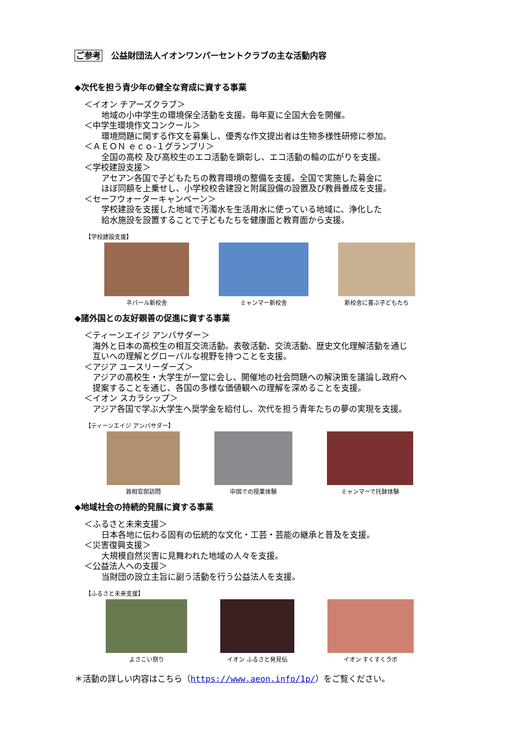ご参考 公益財団法人イオンワンパーセントクラブの主な活動内容
◆次代を担う青少年の健全な育成に資する事業
＜イオン チアーズクラブ＞
地域の小中学生の環境保全活動を支援。毎年夏に全国大会を開催。
＜中学生環境作文コンクール＞
環境問題に関する作文を募集し、優秀な作文提出者は生物多様性研修に参加。
＜ＡＥＯＮ ｅｃｏ‐１グランプリ＞
全国の高校 及び高校生のエコ活動を顕彰し、エコ活動の輪の広がりを支援。
＜学校建設支援＞
アセアン各国で子どもたちの教育環境の整備を支援。全国で実施した募金に
ほぼ同額を上乗せし、小学校校舎建設と附属設備の設置及び教員養成を支援。
＜セーフウォーターキャンペーン＞
学校建設を支援した地域で汚濁水を生活用水に使っている地域に、浄化した
給水施設を設置することで子どもたちを健康面と教育面から支援。
【学校建設支援】
ネパール新校舎 ミャンマー新校舎 新校舎に喜ぶ子どもたち
◆諸外国との友好親善の促進に資する事業
＜ティーンエイジ アンバサダー＞
海外と日本の高校生の相互交流活動。表敬活動、交流活動、歴史文化理解活動を通じ
互いへの理解とグローバルな視野を持つことを支援。
＜アジア ユースリーダーズ＞
アジアの高校生・大学生が一堂に会し、開催地の社会問題への解決策を議論し政府へ
提案することを通じ、各国の多様な価値観への理解を深めることを支援。
＜イオン スカラシップ＞
アジア各国で学ぶ大学生へ奨学金を給付し、次代を担う青年たちの夢の実現を支援。
【ティーンエイジ アンバサダー】
首相官邸訪問 中国での授業体験 ミャンマーで托鉢体験
◆地域社会の持続的発展に資する事業
＜ふるさと未来支援＞
日本各地に伝わる固有の伝統的な文化・工芸・芸能の継承と普及を支援。
＜災害復興支援＞
大規模自然災害に見舞われた地域の人々を支援。
＜公益法人への支援＞
当財団の設立主旨に副う活動を行う公益法人を支援。
【ふるさと未来支援】
よさこい祭り イオン ふるさと発見伝 イオン すくすくラボ
＊活動の詳しい内容はこちら（https://www.aeon.info/1p/）をご覧ください。